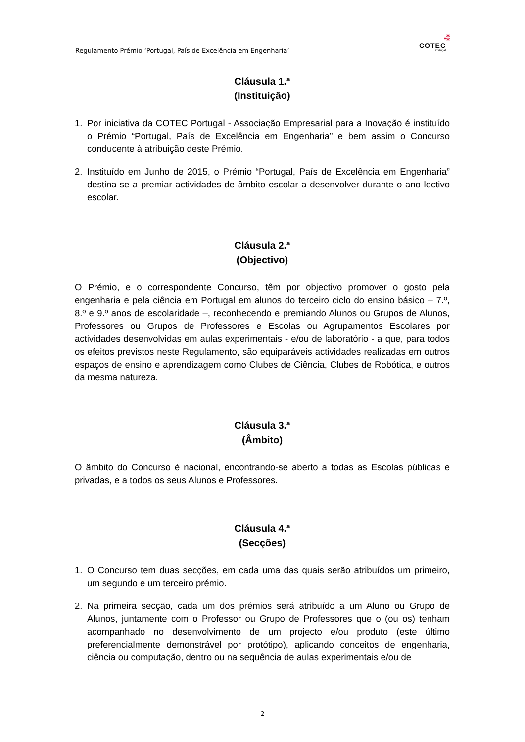Regulamento Prémio ‘Portugal, País de Excelência em Engenharia’
•⁑
COTEC
Portugal
Cláusula 1.ª
(Instituição)
1. Por iniciativa da COTEC Portugal - Associação Empresarial para a Inovação é instituído o Prémio “Portugal, País de Excelência em Engenharia” e bem assim o Concurso conducente à atribuição deste Prémio.
2. Instituído em Junho de 2015, o Prémio “Portugal, País de Excelência em Engenharia” destina-se a premiar actividades de âmbito escolar a desenvolver durante o ano lectivo escolar.
Cláusula 2.ª
(Objectivo)
O Prémio, e o correspondente Concurso, têm por objectivo promover o gosto pela engenharia e pela ciência em Portugal em alunos do terceiro ciclo do ensino básico – 7.º, 8.º e 9.º anos de escolaridade –, reconhecendo e premiando Alunos ou Grupos de Alunos, Professores ou Grupos de Professores e Escolas ou Agrupamentos Escolares por actividades desenvolvidas em aulas experimentais - e/ou de laboratório - a que, para todos os efeitos previstos neste Regulamento, são equiparáveis actividades realizadas em outros espaços de ensino e aprendizagem como Clubes de Ciência, Clubes de Robótica, e outros da mesma natureza.
Cláusula 3.ª
(Âmbito)
O âmbito do Concurso é nacional, encontrando-se aberto a todas as Escolas públicas e privadas, e a todos os seus Alunos e Professores.
Cláusula 4.ª
(Secções)
1. O Concurso tem duas secções, em cada uma das quais serão atribuídos um primeiro, um segundo e um terceiro prémio.
2. Na primeira secção, cada um dos prémios será atribuído a um Aluno ou Grupo de Alunos, juntamente com o Professor ou Grupo de Professores que o (ou os) tenham acompanhado no desenvolvimento de um projecto e/ou produto (este último preferencialmente demonstrável por protótipo), aplicando conceitos de engenharia, ciência ou computação, dentro ou na sequência de aulas experimentais e/ou de
2